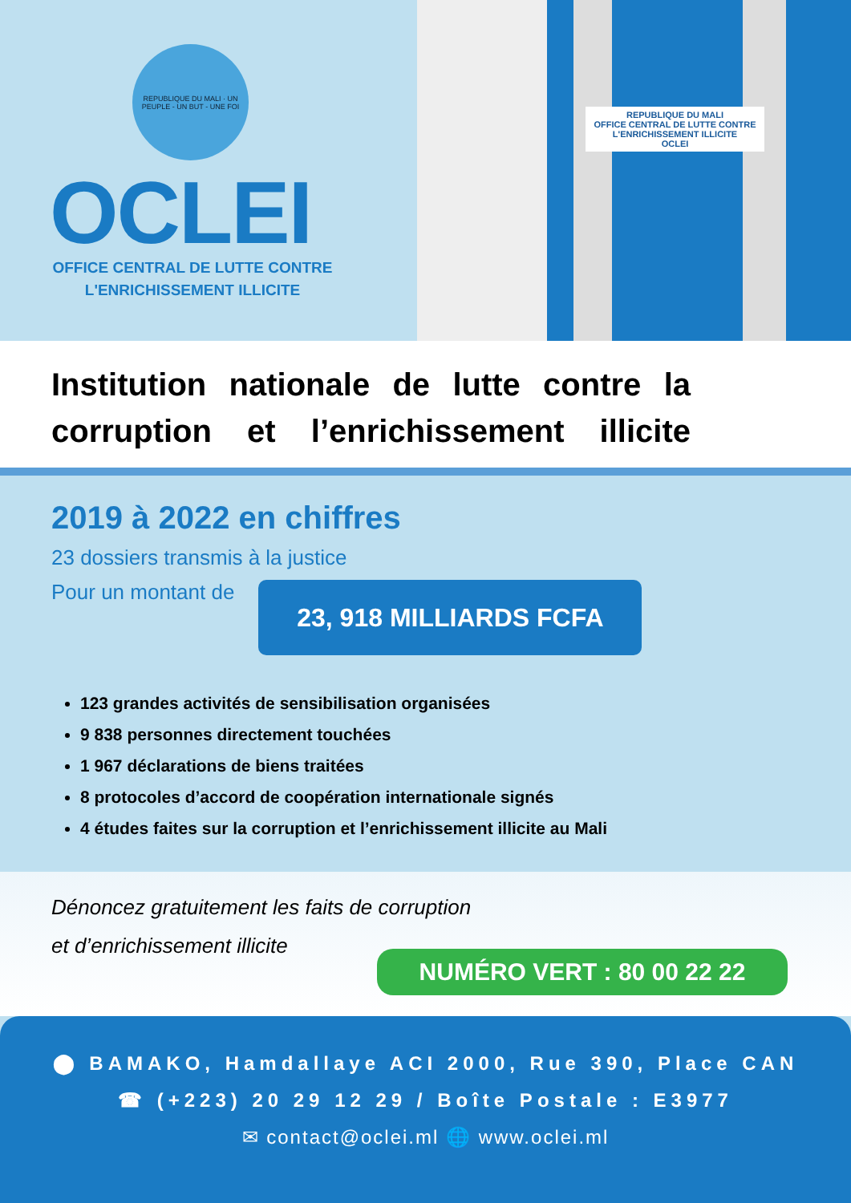REPUBLIQUE DU MALI · UN PEUPLE - UN BUT - UNE FOI
OCLEI
OFFICE CENTRAL DE LUTTE CONTRE L'ENRICHISSEMENT ILLICITE
REPUBLIQUE DU MALI
OFFICE CENTRAL DE LUTTE CONTRE L'ENRICHISSEMENT ILLICITE
OCLEI
Institution nationale de lutte contre la corruption et l’enrichissement illicite
2019 à 2022 en chiffres
23 dossiers transmis à la justice
Pour un montant de
23, 918 MILLIARDS FCFA
123 grandes activités de sensibilisation organisées
9 838 personnes directement touchées
1 967 déclarations de biens traitées
8 protocoles d’accord de coopération internationale signés
4 études faites sur la corruption et l’enrichissement illicite au Mali
Dénoncez gratuitement les faits de corruption
et d’enrichissement illicite
NUMÉRO VERT : 80 00 22 22
⬤ BAMAKO, Hamdallaye ACI 2000, Rue 390, Place CAN
☎ (+223) 20 29 12 29 / Boîte Postale : E3977
✉ contact@oclei.ml 🌐 www.oclei.ml